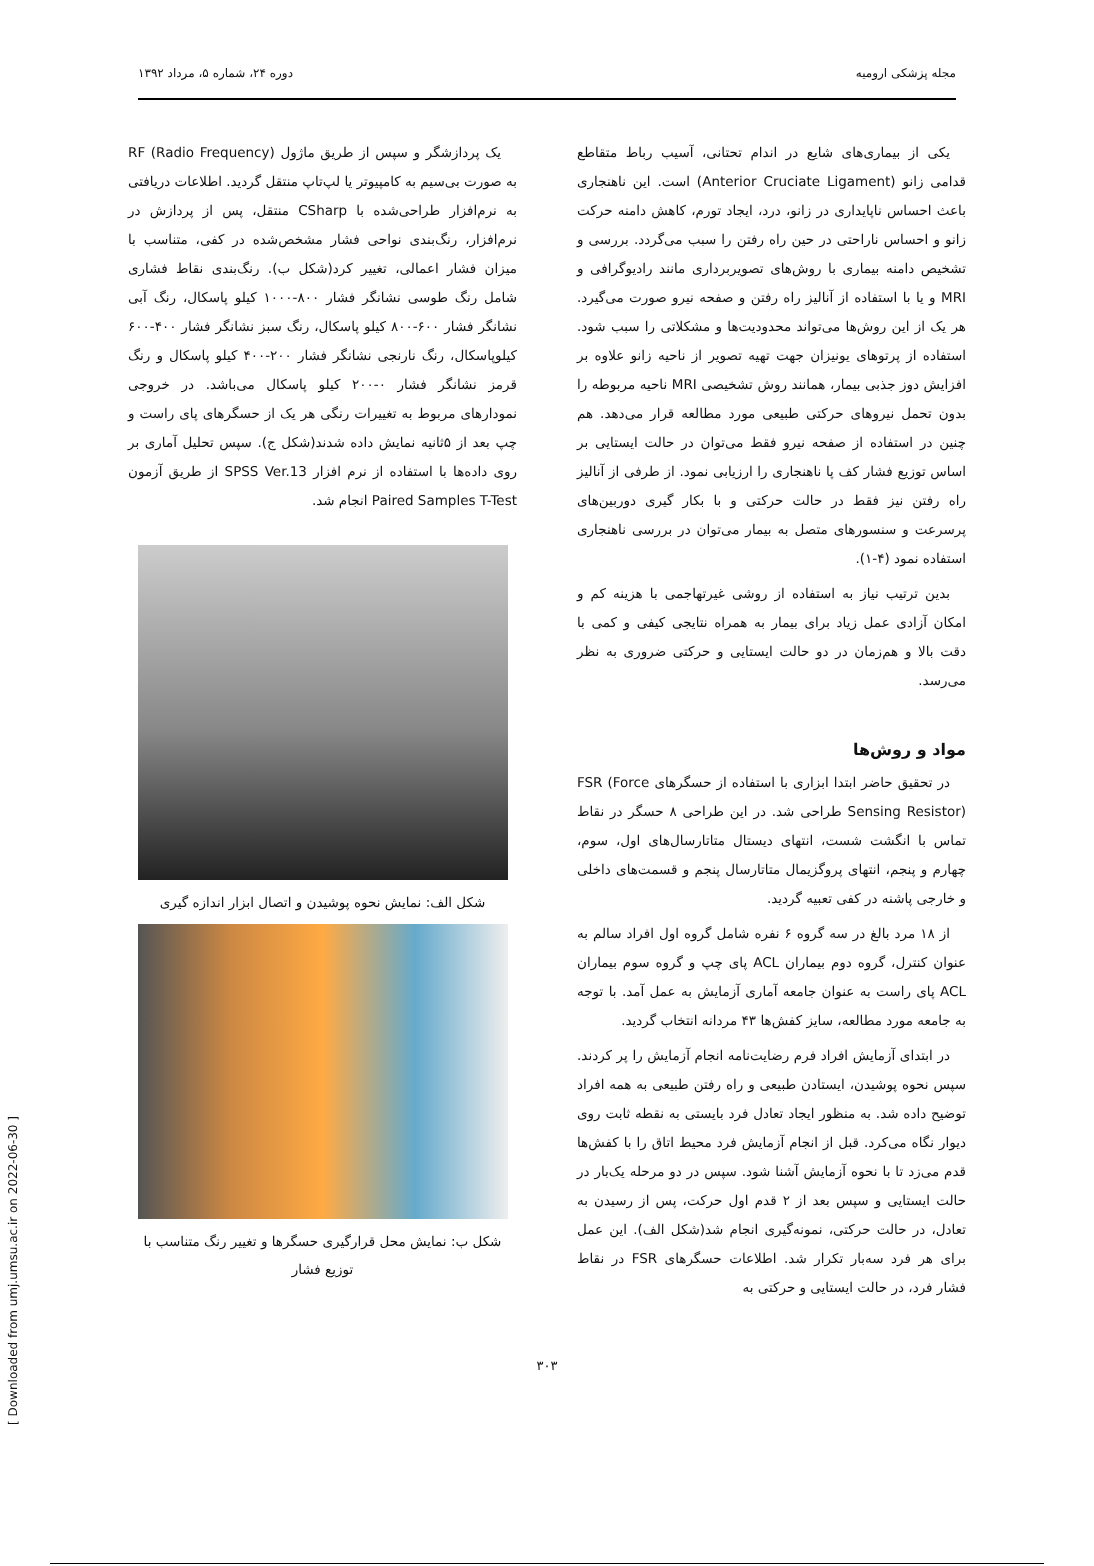مجله پزشکی ارومیه دوره ۲۴، شماره ۵، مرداد ۱۳۹۲
یکی از بیماری‌های شایع در اندام تحتانی، آسیب رباط متقاطع قدامی زانو (Anterior Cruciate Ligament) است. این ناهنجاری باعث احساس ناپایداری در زانو، درد، ایجاد تورم، کاهش دامنه حرکت زانو و احساس ناراحتی در حین راه رفتن را سبب می‌گردد. بررسی و تشخیص دامنه بیماری با روش‌های تصویربرداری مانند رادیوگرافی و MRI و یا با استفاده از آنالیز راه رفتن و صفحه نیرو صورت می‌گیرد. هر یک از این روش‌ها می‌تواند محدودیت‌ها و مشکلاتی را سبب شود. استفاده از پرتوهای یونیزان جهت تهیه تصویر از ناحیه زانو علاوه بر افزایش دوز جذبی بیمار، همانند روش تشخیصی MRI ناحیه مربوطه را بدون تحمل نیروهای حرکتی طبیعی مورد مطالعه قرار می‌دهد. هم چنین در استفاده از صفحه نیرو فقط می‌توان در حالت ایستایی بر اساس توزیع فشار کف پا ناهنجاری را ارزیابی نمود. از طرفی از آنالیز راه رفتن نیز فقط در حالت حرکتی و با بکار گیری دوربین‌های پرسرعت و سنسورهای متصل به بیمار می‌توان در بررسی ناهنجاری استفاده نمود (۴-۱).
بدین ترتیب نیاز به استفاده از روشی غیرتهاجمی با هزینه کم و امکان آزادی عمل زیاد برای بیمار به همراه نتایجی کیفی و کمی با دقت بالا و هم‌زمان در دو حالت ایستایی و حرکتی ضروری به نظر می‌رسد.
مواد و روش‌ها
در تحقیق حاضر ابتدا ابزاری با استفاده از حسگرهای FSR (Force Sensing Resistor) طراحی شد. در این طراحی ۸ حسگر در نقاط تماس با انگشت شست، انتهای دیستال متاتارسال‌های اول، سوم، چهارم و پنجم، انتهای پروگزیمال متاتارسال پنجم و قسمت‌های داخلی و خارجی پاشنه در کفی تعبیه گردید.
از ۱۸ مرد بالغ در سه گروه ۶ نفره شامل گروه اول افراد سالم به عنوان کنترل، گروه دوم بیماران ACL پای چپ و گروه سوم بیماران ACL پای راست به عنوان جامعه آماری آزمایش به عمل آمد. با توجه به جامعه مورد مطالعه، سایز کفش‌ها ۴۳ مردانه انتخاب گردید.
در ابتدای آزمایش افراد فرم رضایت‌نامه انجام آزمایش را پر کردند. سپس نحوه پوشیدن، ایستادن طبیعی و راه رفتن طبیعی به همه افراد توضیح داده شد. به منظور ایجاد تعادل فرد بایستی به نقطه ثابت روی دیوار نگاه می‌کرد. قبل از انجام آزمایش فرد محیط اتاق را با کفش‌ها قدم می‌زد تا با نحوه آزمایش آشنا شود. سپس در دو مرحله یک‌بار در حالت ایستایی و سپس بعد از ۲ قدم اول حرکت، پس از رسیدن به تعادل، در حالت حرکتی، نمونه‌گیری انجام شد(شکل الف). این عمل برای هر فرد سه‌بار تکرار شد. اطلاعات حسگرهای FSR در نقاط فشار فرد، در حالت ایستایی و حرکتی به
یک پردازشگر و سپس از طریق ماژول RF (Radio Frequency) به صورت بی‌سیم به کامپیوتر یا لپ‌تاپ منتقل گردید. اطلاعات دریافتی به نرم‌افزار طراحی‌شده با CSharp منتقل، پس از پردازش در نرم‌افزار، رنگ‌بندی نواحی فشار مشخص‌شده در کفی، متناسب با میزان فشار اعمالی، تغییر کرد(شکل ب). رنگ‌بندی نقاط فشاری شامل رنگ طوسی نشانگر فشار ۸۰۰-۱۰۰۰ کیلو پاسکال، رنگ آبی نشانگر فشار ۶۰۰-۸۰۰ کیلو پاسکال، رنگ سبز نشانگر فشار ۴۰۰-۶۰۰ کیلوپاسکال، رنگ نارنجی نشانگر فشار ۲۰۰-۴۰۰ کیلو پاسکال و رنگ قرمز نشانگر فشار ۰-۲۰۰ کیلو پاسکال می‌باشد. در خروجی نمودارهای مربوط به تغییرات رنگی هر یک از حسگرهای پای راست و چپ بعد از ۵ثانیه نمایش داده شدند(شکل ج). سپس تحلیل آماری بر روی داده‌ها با استفاده از نرم افزار SPSS Ver.13 از طریق آزمون Paired Samples T-Test انجام شد.
شکل الف: نمایش نحوه پوشیدن و اتصال ابزار اندازه گیری
شکل ب: نمایش محل قرارگیری حسگرها و تغییر رنگ متناسب با توزیع فشار
۳۰۳
[ Downloaded from umj.umsu.ac.ir on 2022-06-30 ]